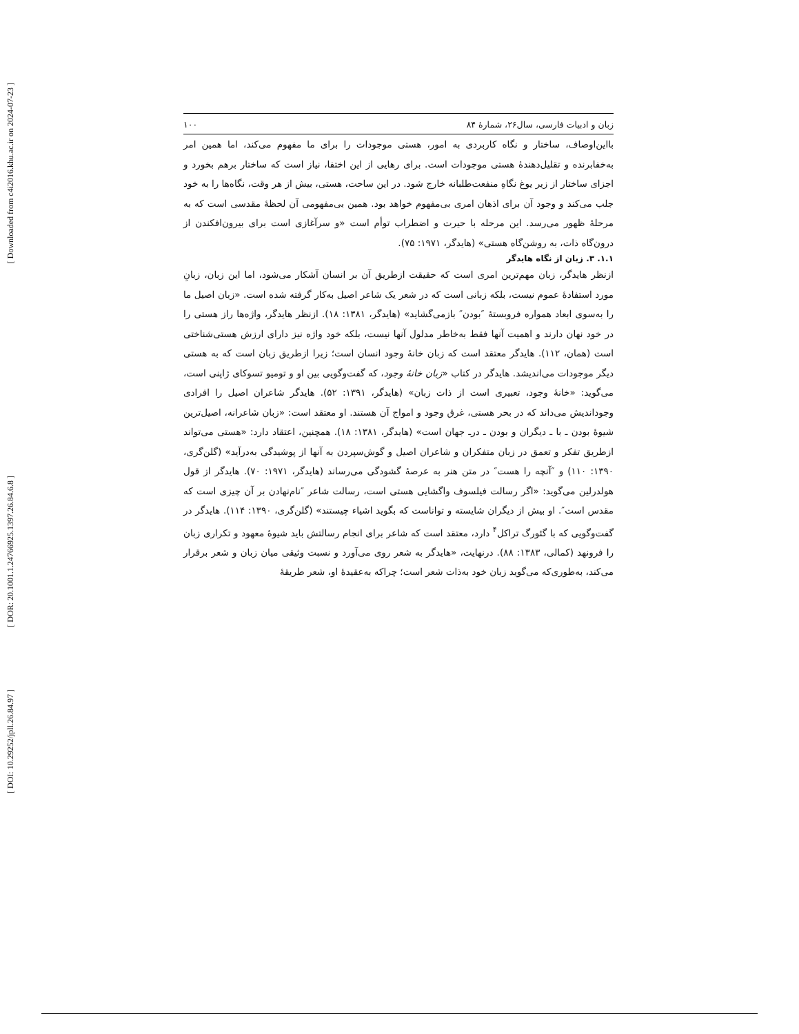[ Downloaded from c4i2016.khu.ac.ir on 2024-07-23 ]
[ DOR: 20.1001.1.24766925.1397.26.84.6.8 ]
[ DOI: 10.29252/jpll.26.84.97 ]
زبان و ادبیات فارسی، سال۲۶، شمارهٔ ۸۴ ۱۰۰
بااین‌اوصاف، ساختار و نگاه کاربردی به امور، هستی موجودات را برای ما مفهوم می‌کند، اما همین امر به‌خفابرنده و تقلیل‌دهندهٔ هستی موجودات است. برای رهایی از این اختفا، نیاز است که ساختار برهم بخورد و اجزای ساختار از زیر یوغ نگاهِ منفعت‌طلبانه خارج شود. در این ساحت، هستی، بیش از هر وقت، نگاه‌ها را به خود جلب می‌کند و وجود آن برای اذهان امری بی‌مفهوم خواهد بود. همین بی‌مفهومی آن لحظهٔ مقدسی است که به مرحلهٔ ظهور می‌رسد. این مرحله با حیرت و اضطراب توأم است «و سرآغازی است برای بیرون‌افکندن از درون‌گاه ذات، به روشن‌گاه هستی» (هایدگر، ۱۹۷۱: ۷۵).
۱.۱. ۳. زبان از نگاه هایدگر
ازنظر هایدگر، زبان مهم‌ترین امری است که حقیقت ازطریق آن بر انسان آشکار می‌شود، اما این زبان، زبانِ مورد استفادهٔ عموم نیست، بلکه زبانی است که در شعر یک شاعر اصیل به‌کار گرفته شده است. «زبان اصیل ما را به‌سوی ابعاد همواره فروبستهٔ ″بودن″ بازمی‌گشاید» (هایدگر، ۱۳۸۱: ۱۸). ازنظر هایدگر، واژه‌ها راز هستی را در خود نهان دارند و اهمیت آنها فقط به‌خاطر مدلول آنها نیست، بلکه خود واژه نیز دارای ارزش هستی‌شناختی است (همان، ۱۱۲). هایدگر معتقد است که زبان خانهٔ وجود انسان است؛ زیرا ازطریق زبان است که به هستی دیگر موجودات می‌اندیشد. هایدگر در کتاب «زبان خانهٔ وجود، که گفت‌وگویی بین او و تومیو تسوکای ژاپنی است، می‌گوید: «خانهٔ وجود، تعبیری است از ذات زبان» (هایدگر، ۱۳۹۱: ۵۲). هایدگر شاعران اصیل را افرادی وجوداندیش می‌داند که در بحر هستی، غرق وجود و امواج آن هستند. او معتقد است: «زبان شاعرانه، اصیل‌ترین شیوهٔ بودن ـ با ـ دیگران و بودن ـ درـ جهان است» (هایدگر، ۱۳۸۱: ۱۸). همچنین، اعتقاد دارد: «هستی می‌تواند ازطریق تفکر و تعمق در زبان متفکران و شاعران اصیل و گوش‌سپردن به آنها از پوشیدگی به‌درآید» (گلن‌گری، ۱۳۹۰: ۱۱۰) و ″آنچه را هست″ در متن هنر به عرصهٔ گشودگی می‌رساند (هایدگر، ۱۹۷۱: ۷۰). هایدگر از قول هولدرلین می‌گوید: «اگر رسالت فیلسوف واگشایی هستی است، رسالت شاعر ″نام‌نهادن بر آن چیزی است که مقدس است″. او بیش از دیگران شایسته و تواناست که بگوید اشیاء چیستند» (گلن‌گری، ۱۳۹۰: ۱۱۴). هایدگر در گفت‌وگویی که با گئورگ تراکل<sup>۴</sup> دارد، معتقد است که شاعر برای انجام رسالتش باید شیوهٔ معهود و تکراری زبان را فرونهد (کمالی، ۱۳۸۳: ۸۸). درنهایت، «هایدگر به شعر روی می‌آورد و نسبت وثیقی میان زبان و شعر برقرار می‌کند، به‌طوری‌که می‌گوید زبان خود به‌ذات شعر است؛ چراکه به‌عقیدهٔ او، شعر طریقهٔ